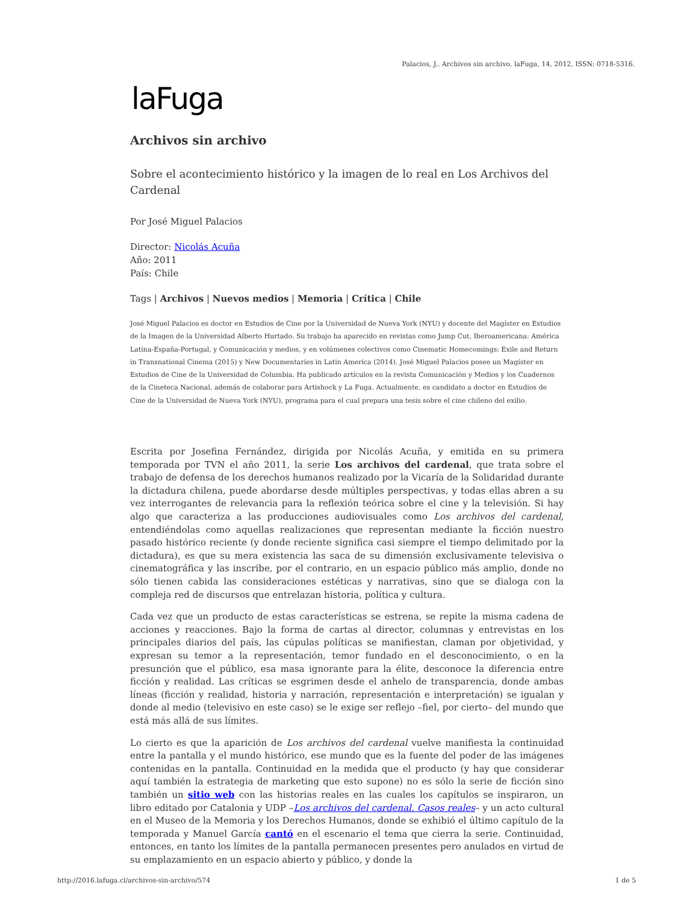Palacios, J.. Archivos sin archivo. laFuga, 14, 2012, ISSN: 0718-5316.
laFuga
Archivos sin archivo
Sobre el acontecimiento histórico y la imagen de lo real en Los Archivos del Cardenal
Por José Miguel Palacios
Director: Nicolás Acuña
Año: 2011
País: Chile
Tags | Archivos | Nuevos medios | Memoria | Crítica | Chile
José Miguel Palacios es doctor en Estudios de Cine por la Universidad de Nueva York (NYU) y docente del Magíster en Estudios de la Imagen de la Universidad Alberto Hurtado. Su trabajo ha aparecido en revistas como Jump Cut, Iberoamericana: América Latina-España-Portugal, y Comunicación y medios, y en volúmenes colectivos como Cinematic Homecomings: Exile and Return in Transnational Cinema (2015) y New Documentaries in Latin America (2014). José Miguel Palacios posee un Magíster en Estudios de Cine de la Universidad de Columbia. Ha publicado artículos en la revista Comunicación y Medios y los Cuadernos de la Cineteca Nacional, además de colaborar para Artishock y La Fuga. Actualmente, es candidato a doctor en Estudios de Cine de la Universidad de Nueva York (NYU), programa para el cual prepara una tesis sobre el cine chileno del exilio.
Escrita por Josefina Fernández, dirigida por Nicolás Acuña, y emitida en su primera temporada por TVN el año 2011, la serie Los archivos del cardenal, que trata sobre el trabajo de defensa de los derechos humanos realizado por la Vicaría de la Solidaridad durante la dictadura chilena, puede abordarse desde múltiples perspectivas, y todas ellas abren a su vez interrogantes de relevancia para la reflexión teórica sobre el cine y la televisión. Si hay algo que caracteriza a las producciones audiovisuales como Los archivos del cardenal, entendiéndolas como aquellas realizaciones que representan mediante la ficción nuestro pasado histórico reciente (y donde reciente significa casi siempre el tiempo delimitado por la dictadura), es que su mera existencia las saca de su dimensión exclusivamente televisiva o cinematográfica y las inscribe, por el contrario, en un espacio público más amplio, donde no sólo tienen cabida las consideraciones estéticas y narrativas, sino que se dialoga con la compleja red de discursos que entrelazan historia, política y cultura.
Cada vez que un producto de estas características se estrena, se repite la misma cadena de acciones y reacciones. Bajo la forma de cartas al director, columnas y entrevistas en los principales diarios del país, las cúpulas políticas se manifiestan, claman por objetividad, y expresan su temor a la representación, temor fundado en el desconocimiento, o en la presunción que el público, esa masa ignorante para la élite, desconoce la diferencia entre ficción y realidad. Las críticas se esgrimen desde el anhelo de transparencia, donde ambas líneas (ficción y realidad, historia y narración, representación e interpretación) se igualan y donde al medio (televisivo en este caso) se le exige ser reflejo –fiel, por cierto– del mundo que está más allá de sus límites.
Lo cierto es que la aparición de Los archivos del cardenal vuelve manifiesta la continuidad entre la pantalla y el mundo histórico, ese mundo que es la fuente del poder de las imágenes contenidas en la pantalla. Continuidad en la medida que el producto (y hay que considerar aquí también la estrategia de marketing que esto supone) no es sólo la serie de ficción sino también un sitio web con las historias reales en las cuales los capítulos se inspiraron, un libro editado por Catalonia y UDP –Los archivos del cardenal. Casos reales– y un acto cultural en el Museo de la Memoria y los Derechos Humanos, donde se exhibió el último capítulo de la temporada y Manuel García cantó en el escenario el tema que cierra la serie. Continuidad, entonces, en tanto los límites de la pantalla permanecen presentes pero anulados en virtud de su emplazamiento en un espacio abierto y público, y donde la
http://2016.lafuga.cl/archivos-sin-archivo/574
1 de 5